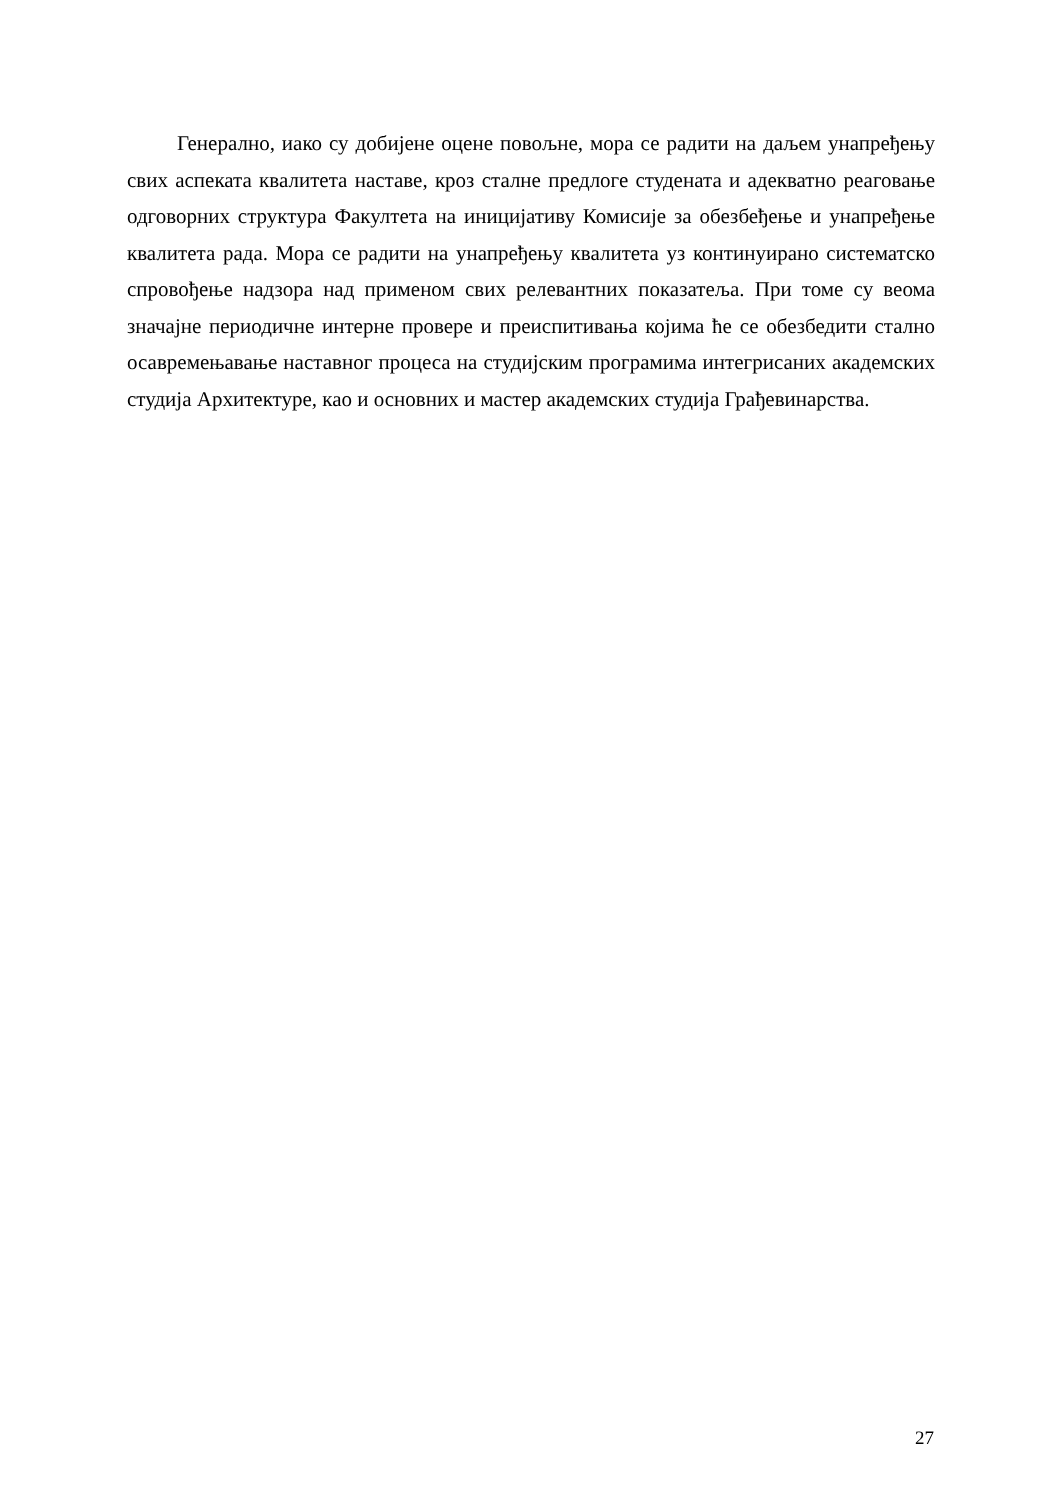Генерално, иако су добијене оцене повољне, мора се радити на даљем унапређењу свих аспеката квалитета наставе, кроз сталне предлоге студената и адекватно реаговање одговорних структура Факултета на иницијативу Комисије за обезбеђење и унапређење квалитета рада. Мора се радити на унапређењу квалитета уз континуирано систематско спровођење надзора над применом свих релевантних показатеља. При томе су веома значајне периодичне интерне провере и преиспитивања којима ће се обезбедити стално осавремењавање наставног процеса на студијским програмима интегрисаних академских студија Архитектуре, као и основних и мастер академских студија Грађевинарства.
27